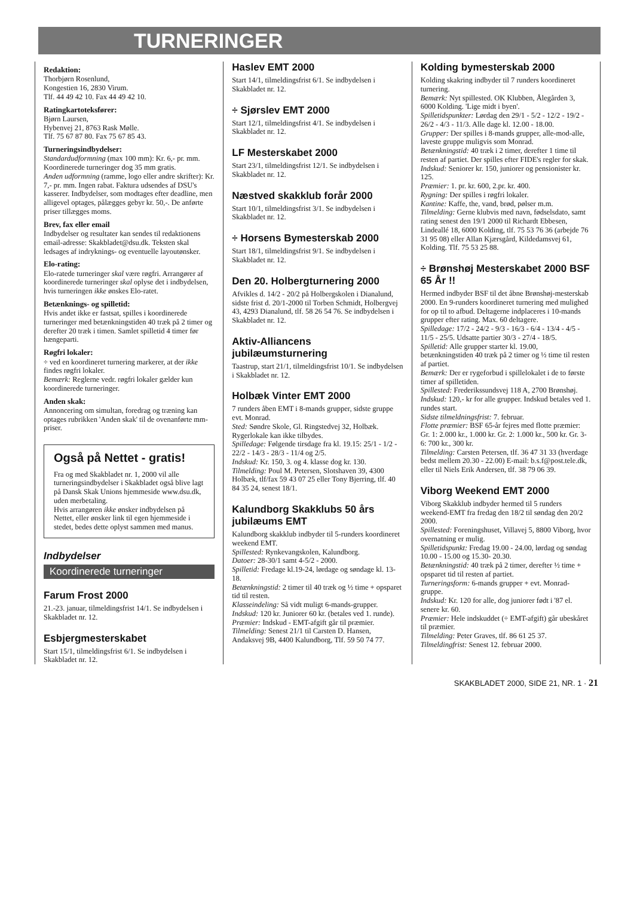TURNERINGER
Redaktion:
Thorbjørn Rosenlund,
Kongestien 16, 2830 Virum.
Tlf. 44 49 42 10. Fax 44 49 42 10.
Ratingkartoteksfører:
Bjørn Laursen,
Hybenvej 21, 8763 Rask Mølle.
Tlf. 75 67 87 80. Fax 75 67 85 43.
Turneringsindbydelser:
Standardudformning (max 100 mm): Kr. 6,- pr. mm. Koordinerede turneringer dog 35 mm gratis.
Anden udformning (ramme, logo eller andre skrifter): Kr. 7,- pr. mm. Ingen rabat. Faktura udsendes af DSU's kasserer. Indbydelser, som modtages efter deadline, men alligevel optages, pålægges gebyr kr. 50,-. De anførte priser tillægges moms.
Brev, fax eller email
Indbydelser og resultater kan sendes til redaktionens email-adresse: Skakbladet@dsu.dk. Teksten skal ledsages af indryknings- og eventuelle layoutønsker.
Elo-rating:
Elo-ratede turneringer skal være røgfri. Arrangører af koordinerede turneringer skal oplyse det i indbydelsen, hvis turneringen ikke ønskes Elo-ratet.
Betænknings- og spilletid:
Hvis andet ikke er fastsat, spilles i koordinerede turneringer med betænkningstiden 40 træk på 2 timer og derefter 20 træk i timen. Samlet spilletid 4 timer før hængeparti.
Røgfri lokaler:
÷ ved en koordineret turnering markerer, at der ikke findes røgfri lokaler.
Bemærk: Reglerne vedr. røgfri lokaler gælder kun koordinerede turneringer.
Anden skak:
Annoncering om simultan, foredrag og træning kan optages rubrikken 'Anden skak' til de ovenanførte mm-priser.
Også på Nettet - gratis!
Fra og med Skakbladet nr. 1, 2000 vil alle turneringsindbydelser i Skakbladet også blive lagt på Dansk Skak Unions hjemmeside www.dsu.dk, uden merbetaling.
Hvis arrangøren ikke ønsker indbydelsen på Nettet, eller ønsker link til egen hjemmeside i stedet, bedes dette oplyst sammen med manus.
Indbydelser
Koordinerede turneringer
Farum Frost 2000
21.-23. januar, tilmeldingsfrist 14/1. Se indbydelsen i Skakbladet nr. 12.
Esbjergmesterskabet
Start 15/1, tilmeldingsfrist 6/1. Se indbydelsen i Skakbladet nr. 12.
Haslev EMT 2000
Start 14/1, tilmeldingsfrist 6/1. Se indbydelsen i Skakbladet nr. 12.
÷ Sjørslev EMT 2000
Start 12/1, tilmeldingsfrist 4/1. Se indbydelsen i Skakbladet nr. 12.
LF Mesterskabet 2000
Start 23/1, tilmeldingsfrist 12/1. Se indbydelsen i Skakbladet nr. 12.
Næstved skakklub forår 2000
Start 10/1, tilmeldingsfrist 3/1. Se indbydelsen i Skakbladet nr. 12.
÷ Horsens Bymesterskab 2000
Start 18/1, tilmeldingsfrist 9/1. Se indbydelsen i Skakbladet nr. 12.
Den 20. Holbergturnering 2000
Afvikles d. 14/2 - 20/2 på Holbergskolen i Dianalund, sidste frist d. 20/1-2000 til Torben Schmidt, Holbergvej 43, 4293 Dianalund, tlf. 58 26 54 76. Se indbydelsen i Skakbladet nr. 12.
Aktiv-Alliancens jubilæumsturnering
Taastrup, start 21/1, tilmeldingsfrist 10/1. Se indbydelsen i Skakbladet nr. 12.
Holbæk Vinter EMT 2000
7 runders åben EMT i 8-mands grupper, sidste gruppe evt. Monrad.
Sted: Søndre Skole, Gl. Ringstedvej 32, Holbæk. Rygerlokale kan ikke tilbydes.
Spilledage: Følgende tirsdage fra kl. 19.15: 25/1 - 1/2 - 22/2 - 14/3 - 28/3 - 11/4 og 2/5.
Indskud: Kr. 150, 3. og 4. klasse dog kr. 130.
Tilmelding: Poul M. Petersen, Slotshaven 39, 4300 Holbæk, tlf/fax 59 43 07 25 eller Tony Bjerring, tlf. 40 84 35 24, senest 18/1.
Kalundborg Skakklubs 50 års jubilæums EMT
Kalundborg skakklub indbyder til 5-runders koordineret weekend EMT.
Spillested: Rynkevangskolen, Kalundborg.
Datoer: 28-30/1 samt 4-5/2 - 2000.
Spilletid: Fredage kl.19-24, lørdage og søndage kl. 13-18.
Betænkningstid: 2 timer til 40 træk og ½ time + opsparet tid til resten.
Klasseindeling: Så vidt muligt 6-mands-grupper.
Indskud: 120 kr. Juniorer 60 kr. (betales ved 1. runde).
Præmier: Indskud - EMT-afgift går til præmier.
Tilmelding: Senest 21/1 til Carsten D. Hansen, Andaksvej 9B, 4400 Kalundborg, Tlf. 59 50 74 77.
Kolding bymesterskab 2000
Kolding skakring indbyder til 7 runders koordineret turnering.
Bemærk: Nyt spillested. OK Klubben, Ålegården 3, 6000 Kolding. 'Lige midt i byen'.
Spilletidspunkter: Lørdag den 29/1 - 5/2 - 12/2 - 19/2 - 26/2 - 4/3 - 11/3. Alle dage kl. 12.00 - 18.00.
Grupper: Der spilles i 8-mands grupper, alle-mod-alle, laveste gruppe muligvis som Monrad.
Betænkningstid: 40 træk i 2 timer, derefter 1 time til resten af partiet. Der spilles efter FIDE's regler for skak.
Indskud: Seniorer kr. 150, juniorer og pensionister kr. 125.
Præmier: 1. pr. kr. 600, 2.pr. kr. 400.
Rygning: Der spilles i røgfri lokaler.
Kantine: Kaffe, the, vand, brød, pølser m.m.
Tilmelding: Gerne klubvis med navn, fødselsdato, samt rating senest den 19/1 2000 til Richardt Ebbesen, Lindeallé 18, 6000 Kolding, tlf. 75 53 76 36 (arbejde 76 31 95 08) eller Allan Kjærsgård, Kildedamsvej 61, Kolding. Tlf. 75 53 25 88.
÷ Brønshøj Mesterskabet 2000 BSF 65 År !!
Hermed indbyder BSF til det åbne Brønshøj-mesterskab 2000. En 9-runders koordineret turnering med mulighed for op til to afbud. Deltagerne indplaceres i 10-mands grupper efter rating. Max. 60 deltagere.
Spilledage: 17/2 - 24/2 - 9/3 - 16/3 - 6/4 - 13/4 - 4/5 - 11/5 - 25/5. Udsatte partier 30/3 - 27/4 - 18/5.
Spilletid: Alle grupper starter kl. 19.00, betænkningstiden 40 træk på 2 timer og ½ time til resten af partiet.
Bemærk: Der er rygeforbud i spillelokalet i de to første timer af spilletiden.
Spillested: Frederikssundsvej 118 A, 2700 Brønshøj.
Indskud: 120,- kr for alle grupper. Indskud betales ved 1. rundes start.
Sidste tilmeldningsfrist: 7. februar.
Flotte præmier: BSF 65-år fejres med flotte præmier: Gr. 1: 2.000 kr., 1.000 kr. Gr. 2: 1.000 kr., 500 kr. Gr. 3-6: 700 kr., 300 kr.
Tilmelding: Carsten Petersen, tlf. 36 47 31 33 (hverdage bedst mellem 20.30 - 22.00) E-mail: b.s.f@post.tele.dk, eller til Niels Erik Andersen, tlf. 38 79 06 39.
Viborg Weekend EMT 2000
Viborg Skakklub indbyder hermed til 5 runders weekend-EMT fra fredag den 18/2 til søndag den 20/2 2000.
Spillested: Foreningshuset, Villavej 5, 8800 Viborg, hvor overnatning er mulig.
Spilletidspunkt: Fredag 19.00 - 24.00, lørdag og søndag 10.00 - 15.00 og 15.30- 20.30.
Betænkningstid: 40 træk på 2 timer, derefter ½ time + opsparet tid til resten af partiet.
Turneringsform: 6-mands grupper + evt. Monrad-gruppe.
Indskud: Kr. 120 for alle, dog juniorer født i '87 el. senere kr. 60.
Præmier: Hele indskuddet (÷ EMT-afgift) går ubeskåret til præmier.
Tilmelding: Peter Graves, tlf. 86 61 25 37.
Tilmeldingfrist: Senest 12. februar 2000.
SKAKBLADET 2000, SIDE 21, NR. 1 · 21